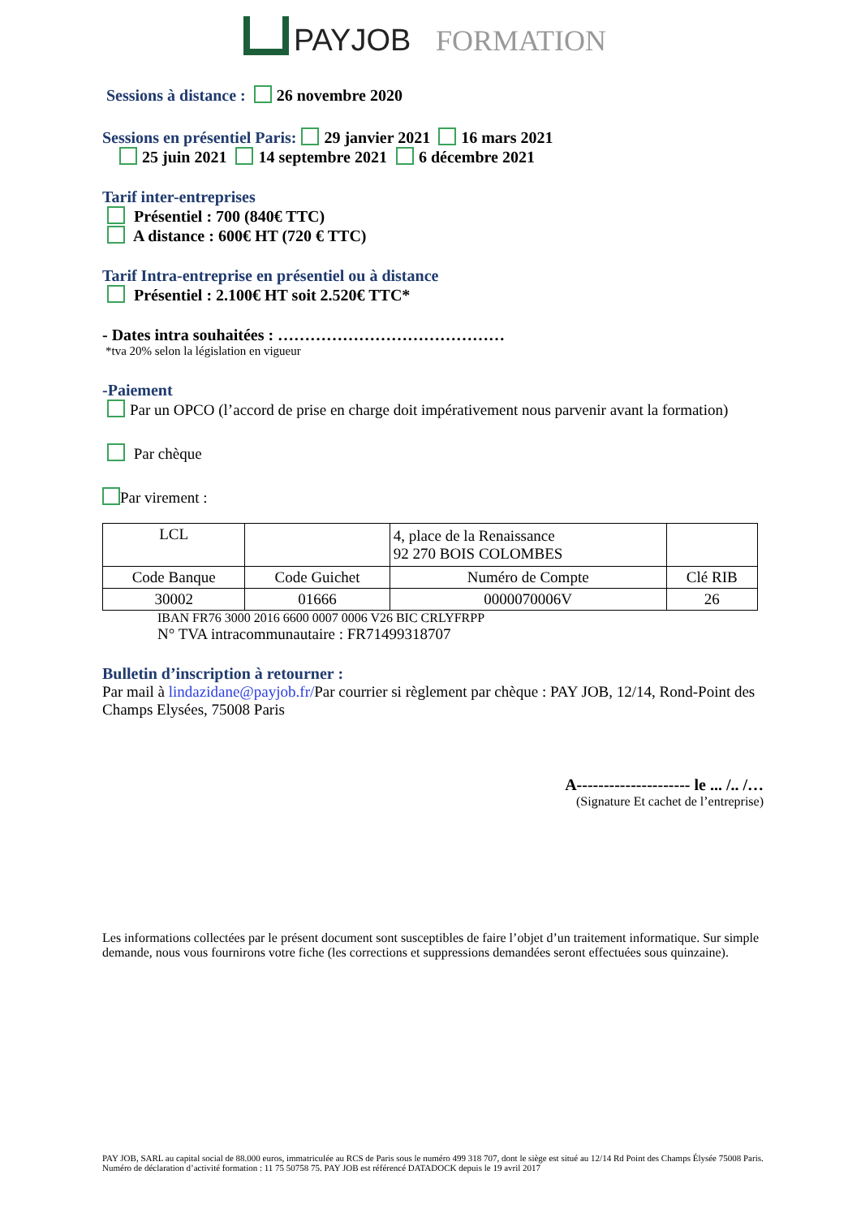PAYJOB FORMATION
Sessions à distance :
26 novembre 2020
Sessions en présentiel Paris:
29 janvier 2021 16 mars 2021
25 juin 2021 14 septembre 2021 6 décembre 2021
Tarif inter-entreprises
Présentiel : 700 (840€ TTC)
A distance : 600€ HT (720 € TTC)
Tarif Intra-entreprise en présentiel ou à distance
Présentiel : 2.100€ HT soit 2.520€ TTC*
- Dates intra souhaitées : ……………………………………
*tva 20% selon la législation en vigueur
-Paiement
Par un OPCO (l’accord de prise en charge doit impérativement nous parvenir avant la formation)
Par chèque
Par virement :
| LCL | | 4, place de la Renaissance 92 270 BOIS COLOMBES | |
| Code Banque | Code Guichet | Numéro de Compte | Clé RIB |
| 30002 | 01666 | 0000070006V | 26 |
IBAN FR76 3000 2016 6600 0007 0006 V26 BIC CRLYFRPP
N° TVA intracommunautaire : FR71499318707
Bulletin d’inscription à retourner :
Par mail à lindazidane@payjob.fr/Par courrier si règlement par chèque : PAY JOB, 12/14, Rond-Point des Champs Elysées, 75008 Paris
A--------------------- le ... /.. /…
(Signature Et cachet de l’entreprise)
Les informations collectées par le présent document sont susceptibles de faire l’objet d’un traitement informatique. Sur simple demande, nous vous fournirons votre fiche (les corrections et suppressions demandées seront effectuées sous quinzaine).
PAY JOB, SARL au capital social de 88.000 euros, immatriculée au RCS de Paris sous le numéro 499 318 707, dont le siège est situé au 12/14 Rd Point des Champs Élysée 75008 Paris. Numéro de déclaration d’activité formation : 11 75 50758 75. PAY JOB est référencé DATADOCK depuis le 19 avril 2017